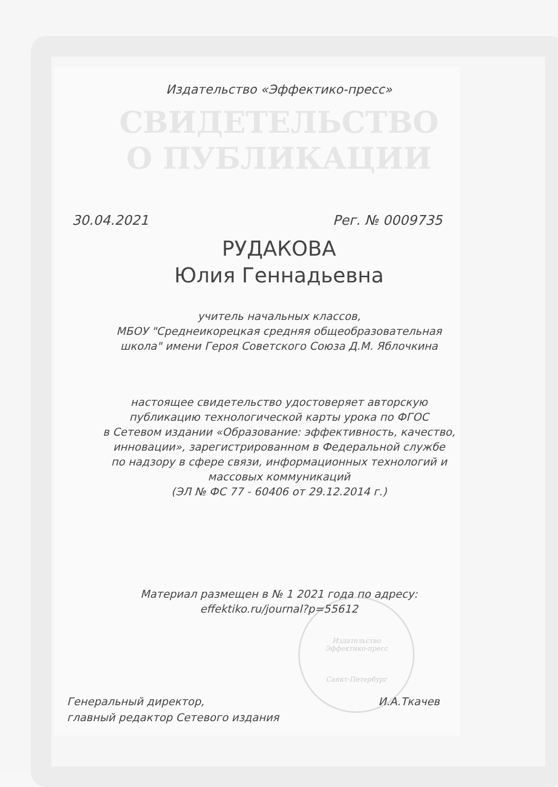Издательство
Эффектико-пресс
Санкт-Петербург
Издательство «Эффектико-пресс»
СВИДЕТЕЛЬСТВО
О ПУБЛИКАЦИИ
30.04.2021 Рег. № 0009735
РУДАКОВА
Юлия Геннадьевна
учитель начальных классов,
МБОУ "Среднеикорецкая средняя общеобразовательная
школа" имени Героя Советского Союза Д.М. Яблочкина
настоящее свидетельство удостоверяет авторскую
публикацию технологической карты урока по ФГОС
в Сетевом издании «Образование: эффективность, качество,
инновации», зарегистрированном в Федеральной службе
по надзору в сфере связи, информационных технологий и
массовых коммуникаций
(ЭЛ № ФС 77 - 60406 от 29.12.2014 г.)
Материал размещен в № 1 2021 года по адресу:
effektiko.ru/journal?p=55612
Генеральный директор,
главный редактор Сетевого издания И.А.Ткачев